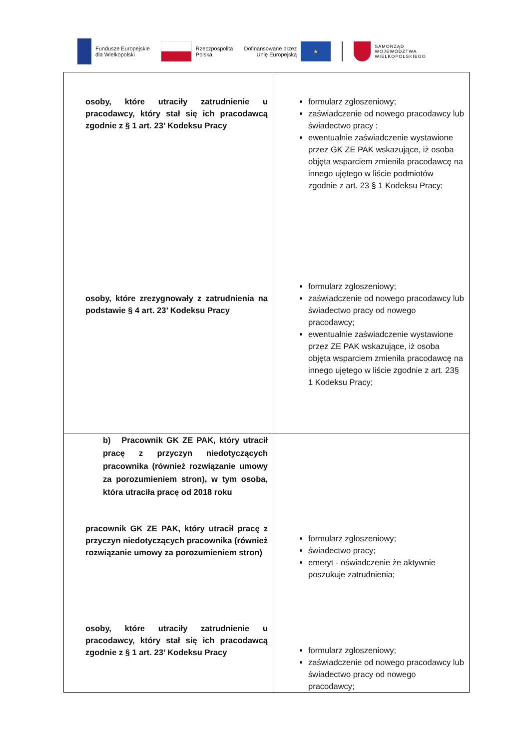Fundusze Europejskie
dla Wielkopolski
Rzeczpospolita
Polska
Dofinansowane przez
Unię Europejską
★
SAMORZĄD
WOJEWÓDZTWA
WIELKOPOLSKIEGO
| osoby, które utraciły zatrudnienie u pracodawcy, który stał się ich pracodawcą zgodnie z § 1 art. 23’ Kodeksu Pracy osoby, które zrezygnowały z zatrudnienia na podstawie § 4 art. 23’ Kodeksu Pracy | formularz zgłoszeniowy; zaświadczenie od nowego pracodawcy lub świadectwo pracy ; ewentualnie zaświadczenie wystawione przez GK ZE PAK wskazujące, iż osoba objęta wsparciem zmieniła pracodawcę na innego ujętego w liście podmiotów zgodnie z art. 23 § 1 Kodeksu Pracy; formularz zgłoszeniowy; zaświadczenie od nowego pracodawcy lub świadectwo pracy od nowego pracodawcy; ewentualnie zaświadczenie wystawione przez ZE PAK wskazujące, iż osoba objęta wsparciem zmieniła pracodawcę na innego ujętego w liście zgodnie z art. 23§ 1 Kodeksu Pracy; |
| b) Pracownik GK ZE PAK, który utracił pracę z przyczyn niedotyczących pracownika (również rozwiązanie umowy za porozumieniem stron), w tym osoba, która utraciła pracę od 2018 roku pracownik GK ZE PAK, który utracił pracę z przyczyn niedotyczących pracownika (również rozwiązanie umowy za porozumieniem stron) osoby, które utraciły zatrudnienie u pracodawcy, który stał się ich pracodawcą zgodnie z § 1 art. 23’ Kodeksu Pracy | formularz zgłoszeniowy; świadectwo pracy; emeryt - oświadczenie że aktywnie poszukuje zatrudnienia; formularz zgłoszeniowy; zaświadczenie od nowego pracodawcy lub świadectwo pracy od nowego pracodawcy; |